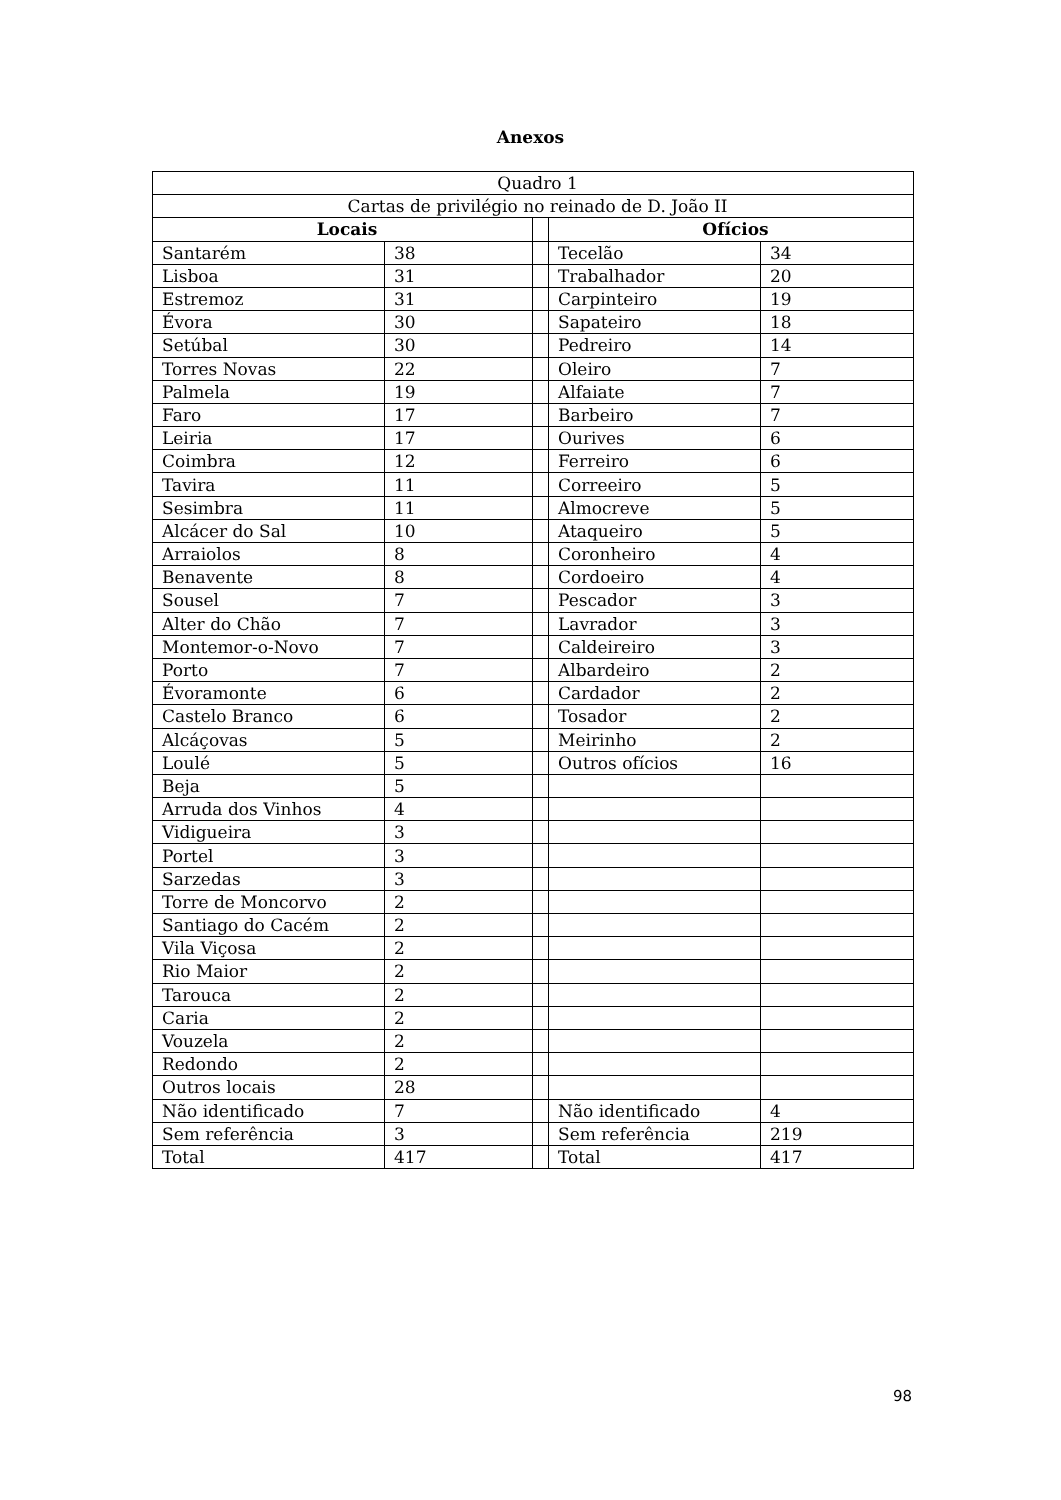Anexos
| Quadro 1 | | | | |
| Cartas de privilégio no reinado de D. João II | | | | |
| Locais | | | Ofícios | |
| Santarém | 38 | | Tecelão | 34 |
| Lisboa | 31 | | Trabalhador | 20 |
| Estremoz | 31 | | Carpinteiro | 19 |
| Évora | 30 | | Sapateiro | 18 |
| Setúbal | 30 | | Pedreiro | 14 |
| Torres Novas | 22 | | Oleiro | 7 |
| Palmela | 19 | | Alfaiate | 7 |
| Faro | 17 | | Barbeiro | 7 |
| Leiria | 17 | | Ourives | 6 |
| Coimbra | 12 | | Ferreiro | 6 |
| Tavira | 11 | | Correeiro | 5 |
| Sesimbra | 11 | | Almocreve | 5 |
| Alcácer do Sal | 10 | | Ataqueiro | 5 |
| Arraiolos | 8 | | Coronheiro | 4 |
| Benavente | 8 | | Cordoeiro | 4 |
| Sousel | 7 | | Pescador | 3 |
| Alter do Chão | 7 | | Lavrador | 3 |
| Montemor-o-Novo | 7 | | Caldeireiro | 3 |
| Porto | 7 | | Albardeiro | 2 |
| Évoramonte | 6 | | Cardador | 2 |
| Castelo Branco | 6 | | Tosador | 2 |
| Alcáçovas | 5 | | Meirinho | 2 |
| Loulé | 5 | | Outros ofícios | 16 |
| Beja | 5 | | | |
| Arruda dos Vinhos | 4 | | | |
| Vidigueira | 3 | | | |
| Portel | 3 | | | |
| Sarzedas | 3 | | | |
| Torre de Moncorvo | 2 | | | |
| Santiago do Cacém | 2 | | | |
| Vila Viçosa | 2 | | | |
| Rio Maior | 2 | | | |
| Tarouca | 2 | | | |
| Caria | 2 | | | |
| Vouzela | 2 | | | |
| Redondo | 2 | | | |
| Outros locais | 28 | | | |
| Não identificado | 7 | | Não identificado | 4 |
| Sem referência | 3 | | Sem referência | 219 |
| Total | 417 | | Total | 417 |
98